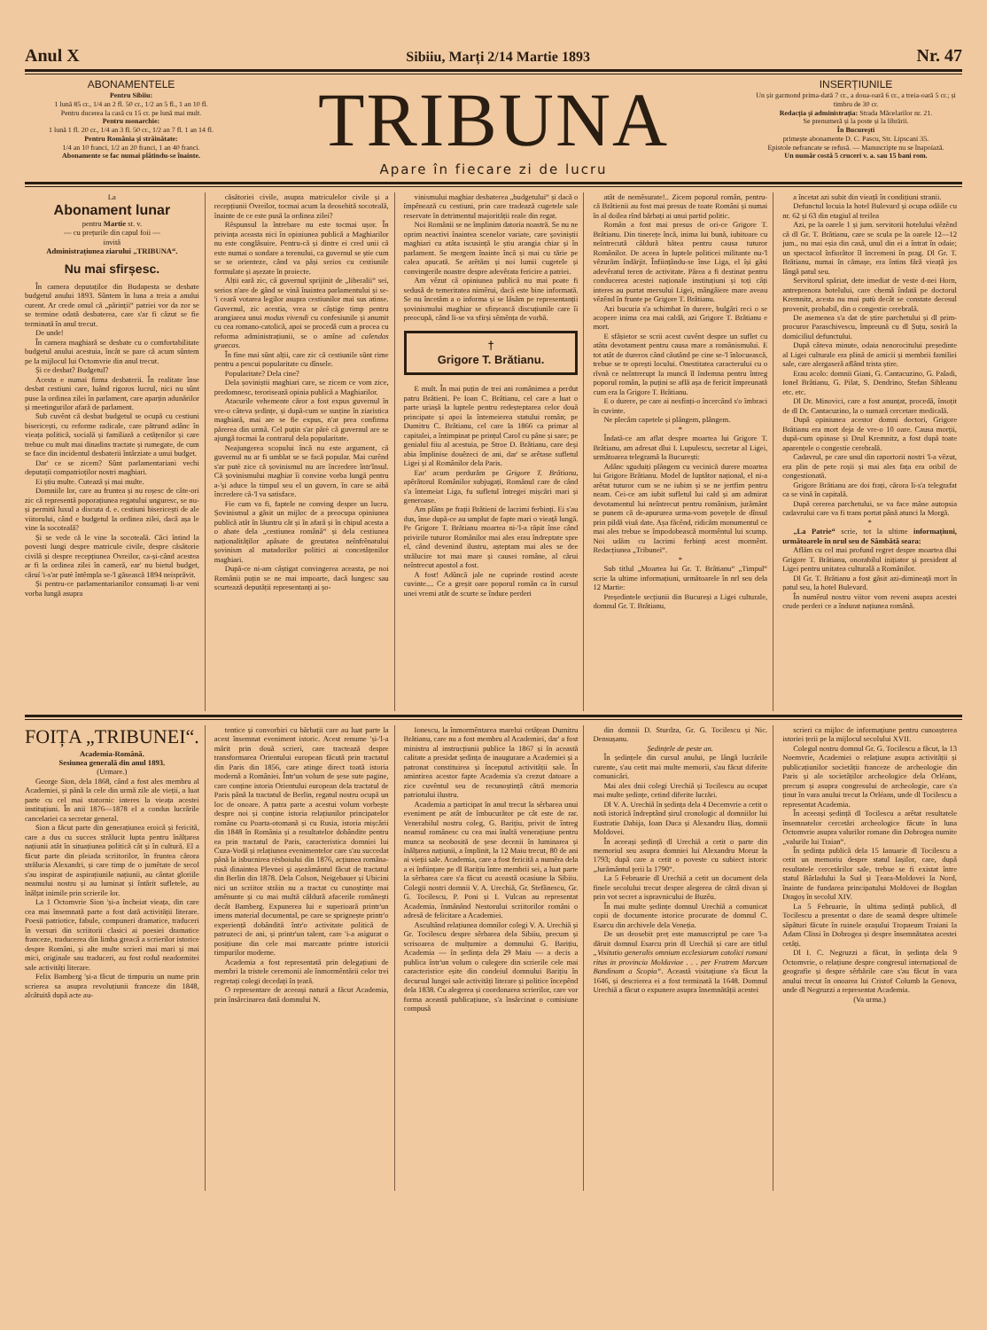Anul X Sibiiu, Marți 2/14 Martie 1893 Nr. 47
ABONAMENTELE
Pentru Sibiiu:
1 lună 85 cr., 1/4 an 2 fl. 50 cr., 1/2 an 5 fl., 1 an 10 fl.
Pentru ducerea la casă cu 15 cr. pe lună mai mult.
Pentru monarchie:
1 lună 1 fl. 20 cr., 1/4 an 3 fl. 50 cr., 1/2 an 7 fl. 1 an 14 fl.
Pentru România și străinătate:
1/4 an 10 franci, 1/2 an 20 franci, 1 an 40 franci.
Abonamente se fac numai plătindu-se înainte.
TRIBUNA
Apare în fiecare zi de lucru
INSERȚIUNILE
Un șir garmond prima-dată 7 cr., a doua-oară 6 cr., a treia-oară 5 cr.; și timbru de 30 cr.
Redacția și administrația: Strada Măcelarilor nr. 21.
Se prenumeră și la poste și la librării.
În București
primește abonamente D. C. Pascu, Str. Lipscani 35.
Epistole nefrancate se refusă. — Manuscripte nu se înapoiază.
Un număr costă 5 cruceri v. a. sau 15 bani rom.
La
Abonament lunar
pentru Martie st. v.
— cu prețurile din capul foii —
invită
Administrațiunea ziarului „TRIBUNA“.
Nu mai sfirșesc.
În camera deputaților din Budapesta se desbate budgetul anului 1893. Sûntem în luna a treia a anului curent. Ar crede omul că „părinții“ patriei vor da zor se se termine odată desbaterea, care s'ar fi căzut se fie terminată în anul trecut.
De unde!
În camera maghiară se desbate cu o comfortabilitate budgetul anului acestuia, încât se pare că acum sûntem pe la mijlocul lui Octomvrie din anul trecut.
Și ce desbat? Budgetul?
Acesta e numai firma desbaterii. În realitate înse desbat cestiuni care, luând rigoros lucrul, nici nu sûnt puse la ordinea zilei în parlament, care aparțin adunărilor și meetingurilor afară de parlament.
Sub cuvênt că desbat budgetul se ocupă cu cestiuni bisericești, cu reforme radicale, care pătrund adânc în vieața politică, socială și familiară a cetățenilor și care trebue cu mult mai dinadins tractate și rumegate, de cum se face din incidentul desbaterii întârziate a unui budget.
Dar' ce se zicem? Sûnt parlamentariani vechi deputații compatrioților nostri maghiari.
Ei știu multe. Cutează și mai multe.
Domniile lor, care au fruntea și nu roșesc de câte-ori zic că representă poporațiunea regatului unguresc, se nu-și permită luxul a discuta d. e. cestiuni bisericești de ale viitorului, când e budgetul la ordinea zilei, dacă așa le vine la socoteală?
Și se vede că le vine la socoteală. Căci întind la povesti lungi despre matricule civile, despre căsătorie civilă și despre recepțiunea Ovreilor, ca-și-când acestea ar fi la ordinea zilei în cameră, ear' nu bietul budget, căruí 'i-s'ar putè întêmpla se-'l găsească 1894 neisprăvit.
Și pentru-ce parlamentarianilor consumați li-ar veni vorba lungă asupra
căsătoriei civile, asupra matriculelor civile și a recepțiunii Ovreilor, tocmai acum la deosebită socoteală, înainte de ce este pusă la ordinea zilei?
Rêspunsul la întrebare nu este tocmai ușor. În privința aceasta nici în opiniunea publică a Maghiarilor nu este conglăsuire. Pentru-că și dintre ei cred unii că este numai o sondare a terenului, ca guvernul se știe cum se se orienteze, când va păși serios cu cestiunile formulate și așezate în proiecte.
Alții eară zic, că guvernul sprijinit de „liberalii“ sei, serios n'are de gând se vină înaintea parlamentului și se-'i ceară votarea legilor asupra cestiunilor mai sus atinse. Guvernul, zic acestia, vrea se câștige timp pentru arangiarea unui modus vivendi cu confesiunile și anumit cu cea romano-catolică, apoi se procedă cum a procea cu reforma administrațiunii, se o amîne ad calendas graecas.
În fine mai sûnt alții, care zic că cestiunile sûnt rime pentru a pescui popularitate cu dînsele.
Popularitate? Dela cine?
Dela șoviniștii maghiari care, se zicem ce vom zice, predomnesc, terorisează opinia publică a Maghiarilor.
Atacurile vehemente căror a fost expus guvernul în vre-o câteva ședințe, și după-cum se susține în ziaristica maghiară, mai are se fie expus, n'ar prea confirma părerea din urmă. Cel puțin s'ar părè că guvernul are se ajungă tocmai la contrarul dela popularitate.
Neajungerea scopului încă nu este argument, că guvernul nu ar fi umblat se se facă popular. Mai curênd s'ar putè zice că șovinismul nu are încredere într'însul. Că șovinismului maghiar îi convine vorba lungă pentru a-'și aduce la timpul seu el un guvern, în care se aibă încredere că-'l va satisface.
Fie cum va fi, faptele ne conving despre un lucru. Șovinismul a găsit un mijloc de a preocupa opiniunea publică atât în lăuntru cât și în afară și în chipul acesta a o abate dela „cestiunea română“ și dela cestiunea naționalităților apăsate de greutatea neînfrênatului șovinism al matadorilor politici ai concetățenilor maghiari.
După-ce ni-am câștigat convingerea aceasta, pe noi Românii puțin se ne mai impoarte, dacă lungesc sau scurtează deputății representanți ai șo-
vinismului maghiar desbaterea „budgetului“ și dacă o împênează cu cestiuni, prin care tradează cugetele sale reservate în detrimentul majorității reale din regat.
Noi Românii se ne împlinim datoria noastră. Se nu ne oprim neactivi înaintea scenelor variate, care șoviniștii maghiari cu atâta iscusință le știu arangia chiar și în parlament. Se mergem înainte încă și mai cu tărie pe calea apucată. Se arêtăm și noi lumii cugetele și convingerile noastre despre adevêrata fericire a patriei.
Am vêzut că opiniunea publică nu mai poate fi sedusă de temeritatea nimêrui, dacă este bine informată. Se nu încetăm a o informa și se lăsăm pe representanții șovinismului maghiar se sfirșească discuțiunile care îi preocupă, când li-se va sfirși sêmênța de vorbă.
†
Grigore T. Brătianu.
E mult. În mai puțin de trei ani românimea a perdut patru Brătieni. Pe Ioan C. Brătianu, cel care a luat o parte uriașă la luptele pentru redeșteptarea celor două principate și apoi la întemeierea statului român; pe Dumitru C. Brătianu, cel care la 1866 ca primar al capitalei, a întimpinat pe prințul Carol cu pâne și sare; pe genialul fiiu al acestuia, pe Stroe D. Brătianu, care deși abia împlinise douêzeci de ani, dar' se arêtase sufletul Ligei și al Românilor dela Paris.
Ear' acum perdurăm pe Grigore T. Brătianu, apêrătorul Românilor subjugați, Românul care de când s'a întemeiat Liga, fu sufletul întregei mișcări mari și generoase.
Am plâns pe frații Brătieni de lacrimi ferbinți. Ei s'au dus, înse după-ce au umplut de fapte mari o vieață lungă. Pe Grigore T. Brătianu moartea ni-'l-a răpit înse când privirile tuturor Românilor mai ales erau îndreptate spre el, când devenind ilustru, așteptam mai ales se dee strălucire tot mai mare și causei române, al cărui neîntrecut apostol a fost.
A fost! Adûncă jale ne cuprinde rostind aceste cuvinte.... Ce a greșit oare poporul român ca în cursul unei vremi atât de scurte se îndure perderi
atât de nemêsurate!.. Zicem poporul român, pentru-că Brătienii au fost mai presus de toate Români și numai în al doilea rînd bărbați ai unui partid politic.
Român a fost mai presus de ori-ce Grigore T. Brătianu. Din tinerețe încă, inima lui bună, iubitoare cu neîntrecută căldură bătea pentru causa tuturor Românilor. De aceea în luptele politicei militante nu-'l vêzurăm îndărjit. Înființându-se înse Liga, el își găsi adevêratul teren de activitate. Părea a fi destinat pentru conducerea acestei naționale instituțiuni și toți câți interes au purtat mersului Ligei, mângâiere mare aveau vêzênd în frunte pe Grigore T. Brătianu.
Azi bucuria s'a schimbat în durere, bulgări reci o se acopere inima cea mai caldă, azi Grigore T. Brătianu e mort.
E sfâșietor se scrii acest cuvênt despre un suflet cu atâta devotament pentru causa mare a românismului. E tot atât de dureros când căutând pe cine se-'l înlocuească, trebue se te oprești locului. Onestitatea caracterului cu o rîvnă ce neîntrerupt la muncă îl îndemna pentru întreg poporul român, la puțini se află așa de fericit împreunată cum era la Grigore T. Brătianu.
E o durere, pe care ai nesfinți-o încercând s'o îmbraci în cuvinte.
Ne plecăm capetele și plângem, plângem.
*
Îndată-ce am aflat despre moartea lui Grigore T. Brătianu, am adresat dlui I. Lupulescu, secretar al Ligei, următoarea telegramă la București:
Adânc sguduiți plângem cu vecinică durere moartea lui Grigore Brătianu. Model de luptător național, el ni-a arêtat tuturor cum se ne iubim și se ne jertfim pentru neam. Cei-ce am iubit sufletul lui cald și am admirat devotamentul lui neîntrecut pentru românism, jurământ se punem că de-apururea urma-vom povețele de dînsul prin pildă viuă date. Așa făcênd, ridicăm monumentul ce mai ales trebue se împodobească mormêntul lui scump. Noi udăm cu lacrimi ferbinți acest mormênt. Redacțiunea „Tribunei“.
*
Sub titlul „Moartea lui Gr. T. Brătianu“ „Timpul“ scrie la ultime informațiuni, următoarele în nrl seu dela 12 Martie:
Președintele secțiunii din Bucureși a Ligei culturale, domnul Gr. T. Brătianu,
a încetat azi subit din vieață în condițiuni stranii.
Defunctul locuia la hotel Bulevard și ocupa odăile cu nr. 62 și 63 din etagiul al treilea
Azi, pe la oarele 1 și jum. servitorii hotelului vêzênd că dl Gr. T. Brătianu, care se scula pe la oarele 12—12 jum., nu mai eșia din casă, unul din ei a întrat în odaie; un spectacol înfiorător îl încremeni în prag. Dl Gr. T. Brătianu, numai în cămașe, era întins fără vieață jos lângă patul seu.
Servitorul spăriat, dete imediat de veste d-nei Horn, antreprenora hotelului, care chemă îndată pe doctorul Kremnitz, acesta nu mai putù decât se constate decesul provenit, probabil, din o congestie cerebrală.
De asemenea s'a dat de știre parchetului și dl prim-procuror Paraschivescu, împreună cu dl Șuțu, sosiră la domiciliul defunctului.
După câteva minute, odaia nenorocitului președinte al Ligei culturale era plină de amicii și membrii familiei sale, care alergaseră aflând trista știre.
Erau acolo: domnii Giani, G. Cantacuzino, G. Paladi, Ionel Brătianu, G. Pilat, S. Dendrino, Stefan Sihleanu etc. etc.
Dl Dr. Minovici, care a fost anunțat, procedă, însoțit de dl Dr. Cantacuzino, la o sumară cercetare medicală.
După opiniunea acestor domni doctori, Grigore Brătianu era mort deja de vre-o 10 oare. Causa morții, după-cum opinase și Drul Kremnitz, a fost după toate aparențele o congestie cerebrală.
Cadavrul, pe care unul din raportorii nostri 'l-a vêzut, era plin de pete roșii și mai ales fața era oribil de congestionată.
Grigore Brătianu are doi frați, cărora li-s'a telegrafat ca se vină în capitală.
După cererea parchetului, se va face mâne autopsia cadavrului care va fi trans portat până atunci la Morgă.
*
„La Patrie“ scrie, tot la ultime informațiuni, următoarele în nrul seu de Sâmbătă seara:
Aflăm cu cel mai profund regret despre moartea dlui Grigore T. Brătianu, onorabilul inițiator și president al Ligei pentru unitatea culturală a Românilor.
Dl Gr. T. Brătianu a fost găsit azi-dimineață mort în patul seu, la hotel Bulevard.
În numêrul nostru viitor vom reveni asupra acestei crude perderi ce a îndurat națiunea română.
FOIȚA „TRIBUNEI“.
Academia-Română.
Sesiunea generală din anul 1893.
(Urmare.)
George Sion, dela 1868, când a fost ales membru al Academiei, și până la cele din urmă zile ale vieții, a luat parte cu cel mai statornic interes la vieața acestei instituțiuni. În anii 1876—1878 el a condus lucrările cancelariei ca secretar general.
Sion a făcut parte din generațiunea eroică și fericită, care a dus cu succes strălucit lupta pentru înălțarea națiunii atât în situațiunea politică cât și în cultură. El a făcut parte din pleiada scriitorilor, în fruntea cărora strălucia Alexandri, și care timp de o jumêtate de secol s'au inspirat de aspirațiunile națiunii, au cântat gloriile neamului nostru și au luminat și întărit sufletele, au înălțat inimile prin scrierile lor.
La 1 Octomvrie Sion 'și-a încheiat vieața, din care cea mai însemnată parte a fost dată activității literare. Poesii patriotice, fabule, compuneri dramatice, traduceri în versuri din scriitorii clasici ai poesiei dramatice franceze, traducerea din limba greacă a scrierilor istorice despre Români, și alte multe scrieri mai mari și mai mici, originale sau traduceri, au fost rodul neadormitei sale activități literare.
Felix Bamberg 'și-a făcut de timpuriu un nume prin scrierea sa asupra revoluțiunii franceze din 1848, alcătuită după acte au-
tentice și convorbiri cu bărbații care au luat parte la acest însemnat eveniment istoric. Acest renume 'și-'l-a mărit prin două scrieri, care tractează despre transformarea Orientului european făcută prin tractatul din Paris din 1856, care atinge direct toată istoria modernă a României. Într'un volum de șese sute pagine, care conține istoria Orientului european dela tractatul de Paris până la tractatul de Berlin, regatul nostru ocupă un loc de onoare. A patra parte a acestui volum vorbește despre noi și conține istoria relațiunilor principatelor române cu Poarta-otomană și cu Rusia, istoria mișcării din 1848 în România și a resultatelor dobândite pentru ea prin tractatul de Paris, caracteristica domniei lui Cuza-Vodă și relațiunea evenimentelor care s'au succedat până la isbucnirea rësboiului din 1876, acțiunea româna-rusă dinaintea Plevnei și așezământul făcut de tractatul din Berlin din 1878. Dela Colson, Neigebauer și Ubicini nici un scriitor străin nu a tractat cu cunoștințe mai amênunte și cu mai multă căldură afacerile românești decât Bamberg. Expunerea lui e superioară printr'un imens material documental, pe care se sprignește printr'o experiență dobândită într'o activitate politică de patruzeci de ani, și printr'un talent, care 'i-a asigurat o posițiune din cele mai marcante printre istoricii timpurilor moderne.
Academia a fost representată prin delegațiuni de membri la tristele ceremonii ale înmormêntării celor trei regretați colegi decedați în țeară.
O representare de aceeași natură a făcut Academia, prin însărcinarea dată domnului N.
Ionescu, la înmormêntarea marelui cetățean Dumitru Brătianu, care nu a fost membru al Academiei, dar' a fost ministru al instrucțiunii publice la 1867 și în această calitate a presidat ședința de inaugurare a Academiei și a patronat constituirea și începutul activității sale. În amintirea acestor fapte Academia s'a crezut datoare a zice cuvêntul seu de recunoștință cătră memoria patriotului ilustru.
Academia a participat în anul trecut la sêrbarea unui eveniment pe atât de îmbucurător pe cât este de rar. Venerabilul nostru coleg, G. Barițiu, privit de întreg neamul românesc cu cea mai înaltă venerațiune pentru munca sa neobosită de șese decenii în luminarea și înălțarea națiunii, a împlinit, la 12 Maiu trecut, 80 de ani ai vieții sale. Academia, care a fost fericită a numêra dela a ei înființare pe dl Barițiu între membrii sei, a luat parte la sêrbarea care s'a făcut cu această ocasiune la Sibiiu. Colegii nostri domnii V. A. Urechiă, Gr. Stefănescu, Gr. G. Tocilescu, P. Poni și I. Vulcan au representat Academia, înmânând Nestorului scriitorilor români o adresă de felicitare a Academiei.
Ascultând relațiunea domnilor colegi V. A. Urechiă și Gr. Tocilescu despre sêrbarea dela Sibiiu, precum și scrisoarea de mulțumire a domnului G. Barițiu, Academia — în ședința dela 29 Maiu — a decis a publica într'un volum o culegere din scrierile cele mai caracteristice eșite din condeiul domnului Barițiu în decursul lungei sale activități literare și politice începênd dela 1838. Cu alegerea și coordonarea scrierilor, care vor forma această publicațiune, s'a însărcinat o comisiune compusă
din domnii D. Sturdza, Gr. G. Tocilescu și Nic. Densușanu.
Ședințele de peste an.
În ședințele din cursul anului, pe lângă lucrările curente, s'au cetit mai multe memorii, s'au făcut diferite comunicări.
Mai ales dnii colegi Urechiă și Tocilescu au ocupat mai multe ședințe, cetind diferite lucrări.
Dl V. A. Urechiă în ședința dela 4 Decemvrie a cetit o notă istorică îndreptând șirul cronologic al domniilor lui Eustratie Dabija, Ioan Duca și Alexandru Iliaș, domnii Moldovei.
În aceeași ședință dl Urechiă a cetit o parte din memoriul seu asupra domniei lui Alexandru Moruz la 1793; după care a cetit o poveste cu subiect istoric „Jurământul țerii la 1790“.
La 5 Februarie dl Urechiă a cetit un document dela finele secolului trecut despre alegerea de cătră divan și prin vot secret a ispravnicului de Buzêu.
În mai multe ședințe domnul Urechiă a comunicat copii de documente istorice procurate de domnul C. Esarcu din archivele dela Veneția.
De un deosebit preț este manuscriptul pe care 'l-a dăruit domnul Esarcu prin dl Urechiă și care are titlul „Visitatio generalis omnium ecclesiarum catolici romani ritus in provincia Moldaviae . . . per Fratrem Marcum Bandinam a Scopia“. Această visitațiune s'a făcut la 1646, și descrierea ei a fost terminată la 1648. Domnul Urechiă a făcut o expunere asupra însemnătății acestei
scrieri ca mijloc de informațiune pentru cunoașterea istoriei țerii pe la mijlocul secolului XVII.
Colegul nostru domnul Gr. G. Tocilescu a făcut, la 13 Noemvrie, Academiei o relațiune asupra activității și publicațiunilor societății franceze de archeologie din Paris și ale societăților archeologice dela Orléans, precum și asupra congresului de archeologie, care s'a ținut în vara anului trecut la Orléans, unde dl Tocilescu a representat Academia.
În aceeași ședință dl Tocilescu a arêtat resultatele însemnatelor cercetări archeologice făcute în luna Octomvrie asupra valurilor romane din Dobrogea numite „valurile lui Traian“.
În ședința publică dela 15 Ianuarie dl Tocilescu a cetit un memoriu despre statul Iașilor, care, după resultatele cercetărilor sale, trebue se fi existat între statul Bârladului la Sud și Țeara-Moldovei la Nord, înainte de fundarea principatului Moldovei de Bogdan Dragoș în secolul XIV.
La 5 Februarie, în ultima ședință publică, dl Tocilescu a presentat o dare de seamă despre ultimele săpături făcute în ruinele orașului Tropaeum Traiani la Adam Clissi în Dobrogea și despre însemnătatea acestei cetăți.
Dl I. C. Negruzzi a făcut, în ședința dela 9 Octomvrie, o relațiune despre congresul internațional de geografie și despre sêrbările care s'au făcut în vara anului trecut în onoarea lui Cristof Columb la Genova, unde dl Negruzzi a representat Academia.
(Va urma.)